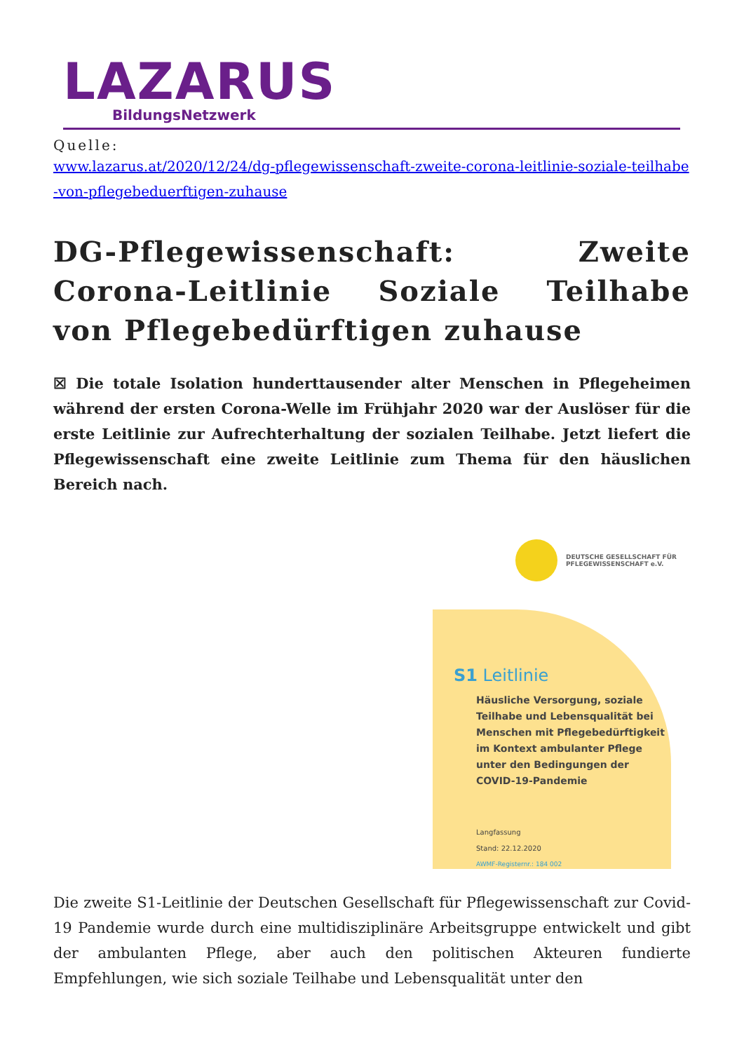LAZARUS
BildungsNetzwerk
Quelle:
www.lazarus.at/2020/12/24/dg-pflegewissenschaft-zweite-corona-leitlinie-soziale-teilhabe-von-pflegebeduerftigen-zuhause
DG-Pflegewissenschaft: Zweite Corona-Leitlinie Soziale Teilhabe von Pflegebedürftigen zuhause
☒ Die totale Isolation hunderttausender alter Menschen in Pflegeheimen während der ersten Corona-Welle im Frühjahr 2020 war der Auslöser für die erste Leitlinie zur Aufrechterhaltung der sozialen Teilhabe. Jetzt liefert die Pflegewissenschaft eine zweite Leitlinie zum Thema für den häuslichen Bereich nach.
DEUTSCHE GESELLSCHAFT FÜR
PFLEGEWISSENSCHAFT e.V.
S1 Leitlinie
Häusliche Versorgung, soziale Teilhabe und Lebensqualität bei Menschen mit Pflegebedürftigkeit im Kontext ambulanter Pflege unter den Bedingungen der COVID-19-Pandemie
Langfassung
Stand: 22.12.2020
AWMF-Registernr.: 184 002
Die zweite S1-Leitlinie der Deutschen Gesellschaft für Pflegewissenschaft zur Covid-19 Pandemie wurde durch eine multidisziplinäre Arbeitsgruppe entwickelt und gibt der ambulanten Pflege, aber auch den politischen Akteuren fundierte Empfehlungen, wie sich soziale Teilhabe und Lebensqualität unter den